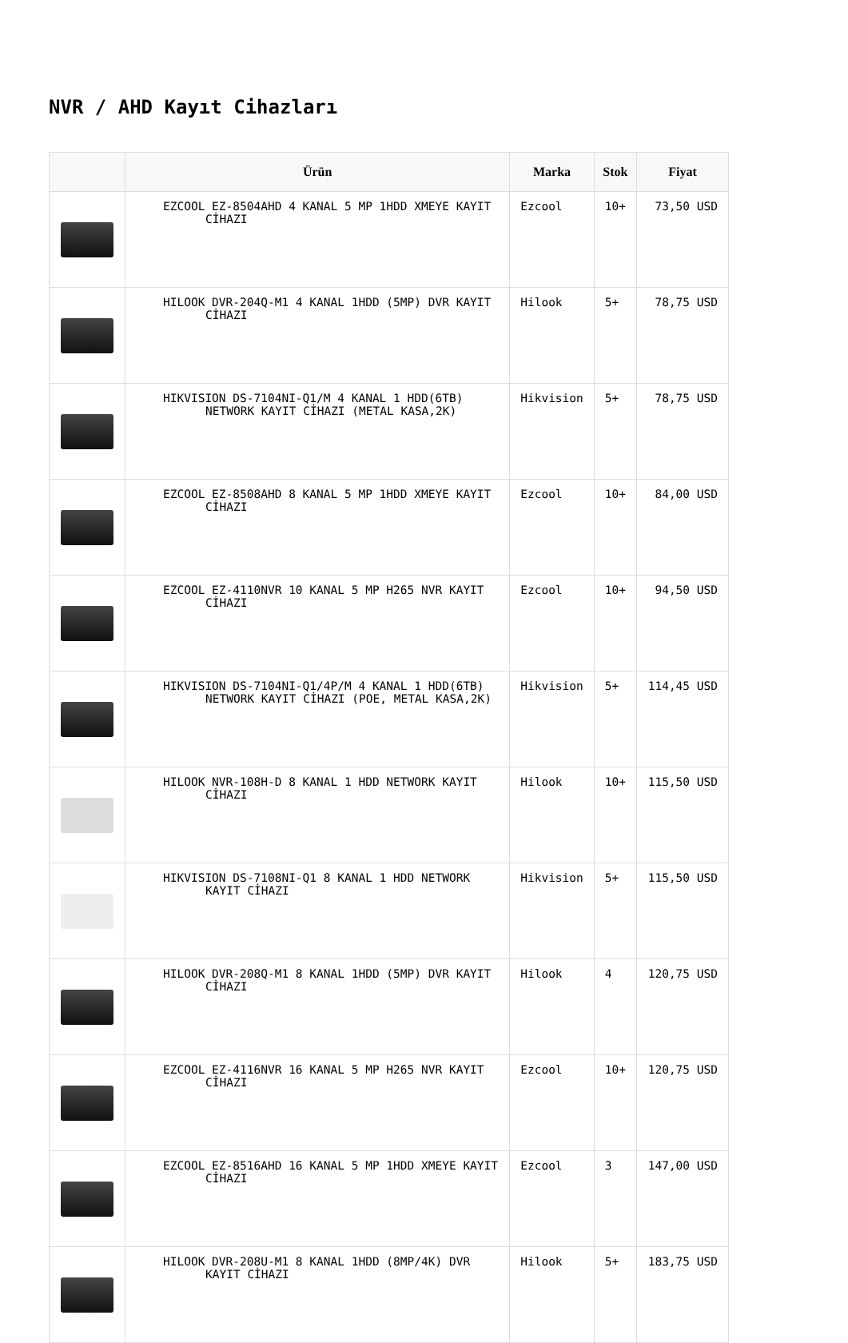NVR / AHD Kayıt Cihazları
| | Ürün | Marka | Stok | Fiyat |
| --- | --- | --- | --- | --- |
| | EZCOOL EZ-8504AHD 4 KANAL 5 MP 1HDD XMEYE KAYIT CİHAZI | Ezcool | 10+ | 73,50 USD |
| | HILOOK DVR-204Q-M1 4 KANAL 1HDD (5MP) DVR KAYIT CİHAZI | Hilook | 5+ | 78,75 USD |
| | HIKVISION DS-7104NI-Q1/M 4 KANAL 1 HDD(6TB) NETWORK KAYIT CİHAZI (METAL KASA,2K) | Hikvision | 5+ | 78,75 USD |
| | EZCOOL EZ-8508AHD 8 KANAL 5 MP 1HDD XMEYE KAYIT CİHAZI | Ezcool | 10+ | 84,00 USD |
| | EZCOOL EZ-4110NVR 10 KANAL 5 MP H265 NVR KAYIT CİHAZI | Ezcool | 10+ | 94,50 USD |
| | HIKVISION DS-7104NI-Q1/4P/M 4 KANAL 1 HDD(6TB) NETWORK KAYIT CİHAZI (POE, METAL KASA,2K) | Hikvision | 5+ | 114,45 USD |
| | HILOOK NVR-108H-D 8 KANAL 1 HDD NETWORK KAYIT CİHAZI | Hilook | 10+ | 115,50 USD |
| | HIKVISION DS-7108NI-Q1 8 KANAL 1 HDD NETWORK KAYIT CİHAZI | Hikvision | 5+ | 115,50 USD |
| | HILOOK DVR-208Q-M1 8 KANAL 1HDD (5MP) DVR KAYIT CİHAZI | Hilook | 4 | 120,75 USD |
| | EZCOOL EZ-4116NVR 16 KANAL 5 MP H265 NVR KAYIT CİHAZI | Ezcool | 10+ | 120,75 USD |
| | EZCOOL EZ-8516AHD 16 KANAL 5 MP 1HDD XMEYE KAYIT CİHAZI | Ezcool | 3 | 147,00 USD |
| | HILOOK DVR-208U-M1 8 KANAL 1HDD (8MP/4K) DVR KAYIT CİHAZI | Hilook | 5+ | 183,75 USD |